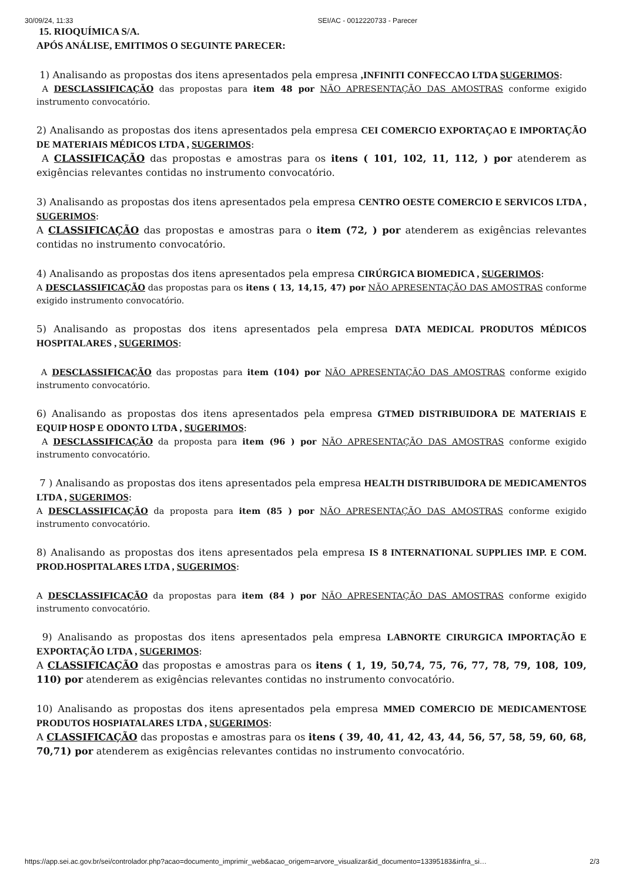30/09/24, 11:33 SEI/AC - 0012220733 - Parecer
15. RIOQUÍMICA S/A.
APÓS ANÁLISE, EMITIMOS O SEGUINTE PARECER:
1) Analisando as propostas dos itens apresentados pela empresa ,INFINITI CONFECCAO LTDA SUGERIMOS:
A DESCLASSIFICAÇÃO das propostas para item 48 por NÃO APRESENTAÇÃO DAS AMOSTRAS conforme exigido instrumento convocatório.
2) Analisando as propostas dos itens apresentados pela empresa CEI COMERCIO EXPORTAÇAO E IMPORTAÇÃO DE MATERIAIS MÉDICOS LTDA , SUGERIMOS:
A CLASSIFICAÇÃO das propostas e amostras para os itens ( 101, 102, 11, 112, ) por atenderem as exigências relevantes contidas no instrumento convocatório.
3) Analisando as propostas dos itens apresentados pela empresa CENTRO OESTE COMERCIO E SERVICOS LTDA , SUGERIMOS:
A CLASSIFICAÇÃO das propostas e amostras para o item (72, ) por atenderem as exigências relevantes contidas no instrumento convocatório.
4) Analisando as propostas dos itens apresentados pela empresa CIRÚRGICA BIOMEDICA , SUGERIMOS:
A DESCLASSIFICAÇÃO das propostas para os itens ( 13, 14,15, 47) por NÃO APRESENTAÇÃO DAS AMOSTRAS conforme exigido instrumento convocatório.
5) Analisando as propostas dos itens apresentados pela empresa DATA MEDICAL PRODUTOS MÉDICOS HOSPITALARES , SUGERIMOS:
A DESCLASSIFICAÇÃO das propostas para item (104) por NÃO APRESENTAÇÃO DAS AMOSTRAS conforme exigido instrumento convocatório.
6) Analisando as propostas dos itens apresentados pela empresa GTMED DISTRIBUIDORA DE MATERIAIS E EQUIP HOSP E ODONTO LTDA , SUGERIMOS:
A DESCLASSIFICAÇÃO da proposta para item (96 ) por NÃO APRESENTAÇÃO DAS AMOSTRAS conforme exigido instrumento convocatório.
7 ) Analisando as propostas dos itens apresentados pela empresa HEALTH DISTRIBUIDORA DE MEDICAMENTOS LTDA , SUGERIMOS:
A DESCLASSIFICAÇÃO da proposta para item (85 ) por NÃO APRESENTAÇÃO DAS AMOSTRAS conforme exigido instrumento convocatório.
8) Analisando as propostas dos itens apresentados pela empresa IS 8 INTERNATIONAL SUPPLIES IMP. E COM. PROD.HOSPITALARES LTDA , SUGERIMOS:
A DESCLASSIFICAÇÃO da propostas para item (84 ) por NÃO APRESENTAÇÃO DAS AMOSTRAS conforme exigido instrumento convocatório.
9) Analisando as propostas dos itens apresentados pela empresa LABNORTE CIRURGICA IMPORTAÇÃO E EXPORTAÇÃO LTDA , SUGERIMOS:
A CLASSIFICAÇÃO das propostas e amostras para os itens ( 1, 19, 50,74, 75, 76, 77, 78, 79, 108, 109, 110) por atenderem as exigências relevantes contidas no instrumento convocatório.
10) Analisando as propostas dos itens apresentados pela empresa MMED COMERCIO DE MEDICAMENTOSE PRODUTOS HOSPIATALARES LTDA , SUGERIMOS:
A CLASSIFICAÇÃO das propostas e amostras para os itens ( 39, 40, 41, 42, 43, 44, 56, 57, 58, 59, 60, 68, 70,71) por atenderem as exigências relevantes contidas no instrumento convocatório.
https://app.sei.ac.gov.br/sei/controlador.php?acao=documento_imprimir_web&acao_origem=arvore_visualizar&id_documento=13395183&infra_si… 2/3